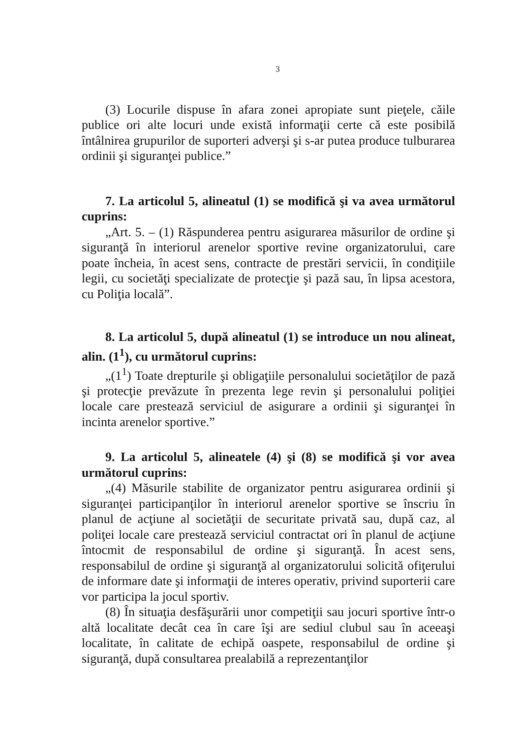3
(3) Locurile dispuse în afara zonei apropiate sunt pieţele, căile publice ori alte locuri unde există informaţii certe că este posibilă întâlnirea grupurilor de suporteri adverşi şi s-ar putea produce tulburarea ordinii şi siguranţei publice.”
7. La articolul 5, alineatul (1) se modifică şi va avea următorul cuprins:
„Art. 5. – (1) Răspunderea pentru asigurarea măsurilor de ordine şi siguranţă în interiorul arenelor sportive revine organizatorului, care poate încheia, în acest sens, contracte de prestări servicii, în condiţiile legii, cu societăţi specializate de protecţie şi pază sau, în lipsa acestora, cu Poliţia locală”.
8. La articolul 5, după alineatul (1) se introduce un nou alineat, alin. (1<sup>1</sup>), cu următorul cuprins:
„(1<sup>1</sup>) Toate drepturile şi obligaţiile personalului societăţilor de pază şi protecţie prevăzute în prezenta lege revin şi personalului poliţiei locale care prestează serviciul de asigurare a ordinii şi siguranţei în incinta arenelor sportive.”
9. La articolul 5, alineatele (4) şi (8) se modifică şi vor avea următorul cuprins:
„(4) Măsurile stabilite de organizator pentru asigurarea ordinii şi siguranţei participanţilor în interiorul arenelor sportive se înscriu în planul de acţiune al societăţii de securitate privată sau, după caz, al poliţei locale care prestează serviciul contractat ori în planul de acţiune întocmit de responsabilul de ordine şi siguranţă. În acest sens, responsabilul de ordine şi siguranţă al organizatorului solicită ofiţerului de informare date şi informaţii de interes operativ, privind suporterii care vor participa la jocul sportiv.
(8) În situaţia desfăşurării unor competiţii sau jocuri sportive într-o altă localitate decât cea în care îşi are sediul clubul sau în aceeaşi localitate, în calitate de echipă oaspete, responsabilul de ordine şi siguranţă, după consultarea prealabilă a reprezentanţilor